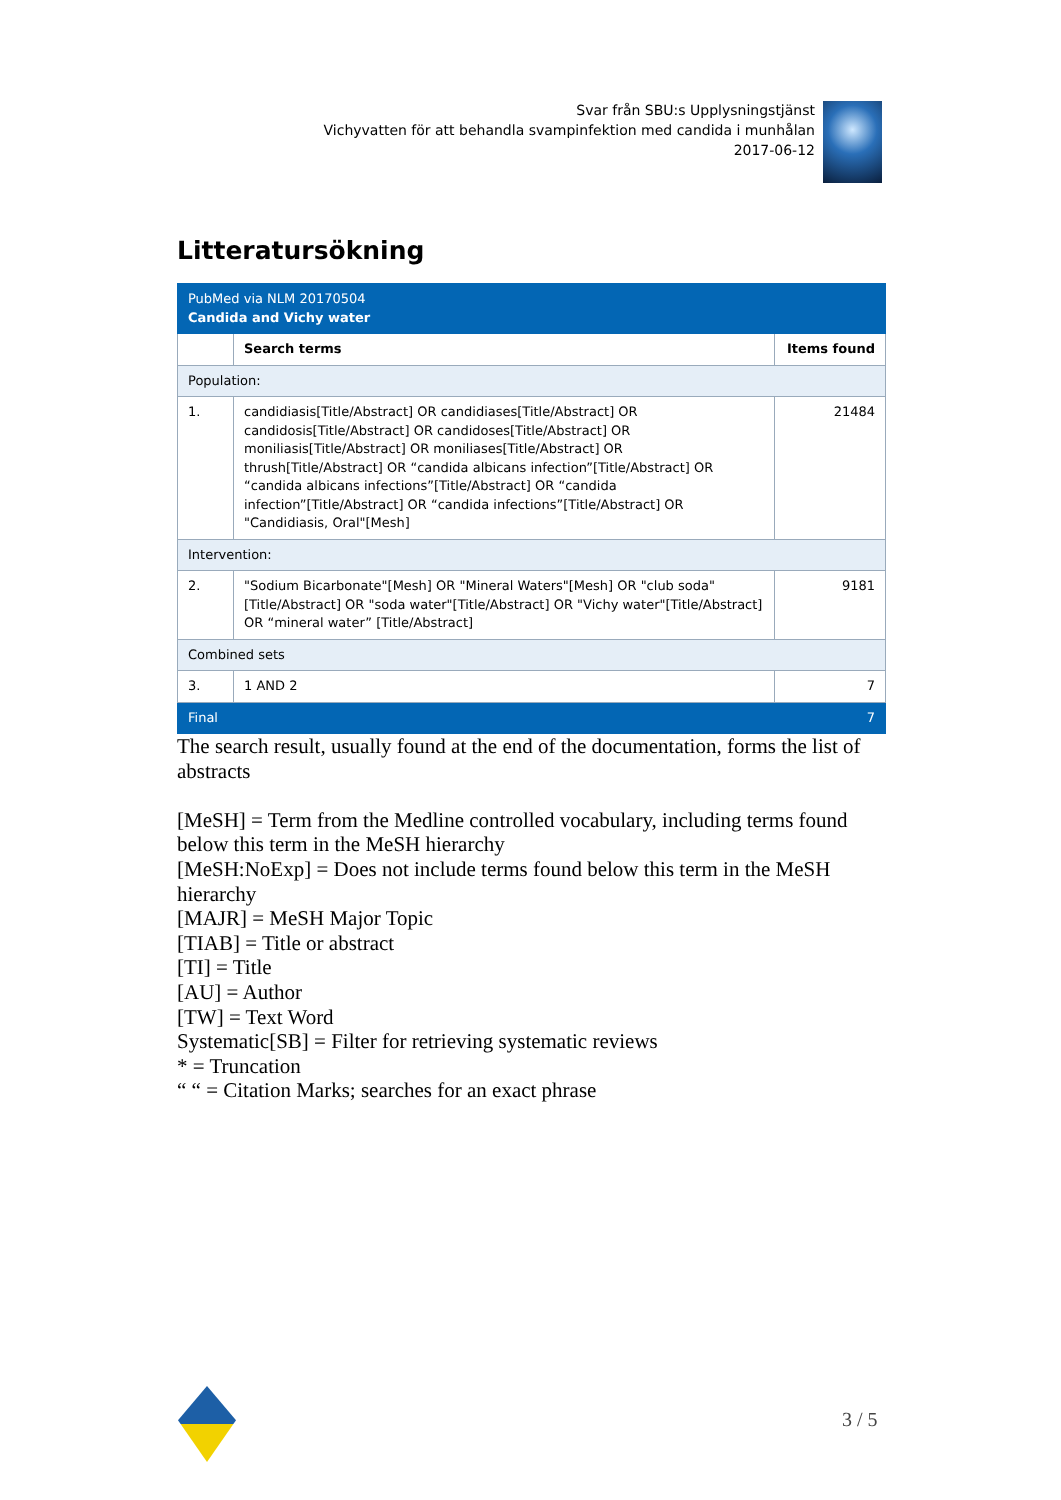Svar från SBU:s Upplysningstjänst
Vichyvatten för att behandla svampinfektion med candida i munhålan
2017-06-12
Litteratursökning
| PubMed via NLM 20170504 Candida and Vichy water | | |
| | Search terms | Items found |
| Population: | | |
| 1. | candidiasis[Title/Abstract] OR candidiases[Title/Abstract] OR candidosis[Title/Abstract] OR candidoses[Title/Abstract] OR moniliasis[Title/Abstract] OR moniliases[Title/Abstract] OR thrush[Title/Abstract] OR “candida albicans infection”[Title/Abstract] OR “candida albicans infections”[Title/Abstract] OR “candida infection”[Title/Abstract] OR “candida infections”[Title/Abstract] OR "Candidiasis, Oral"[Mesh] | 21484 |
| Intervention: | | |
| 2. | "Sodium Bicarbonate"[Mesh] OR "Mineral Waters"[Mesh] OR "club soda"[Title/Abstract] OR "soda water"[Title/Abstract] OR "Vichy water"[Title/Abstract] OR “mineral water” [Title/Abstract] | 9181 |
| Combined sets | | |
| 3. | 1 AND 2 | 7 |
| Final | | 7 |
The search result, usually found at the end of the documentation, forms the list of abstracts
[MeSH] = Term from the Medline controlled vocabulary, including terms found below this term in the MeSH hierarchy
[MeSH:NoExp] = Does not include terms found below this term in the MeSH hierarchy
[MAJR] = MeSH Major Topic
[TIAB] = Title or abstract
[TI] = Title
[AU] = Author
[TW] = Text Word
Systematic[SB] = Filter for retrieving systematic reviews
* = Truncation
“ “ = Citation Marks; searches for an exact phrase
3 / 5